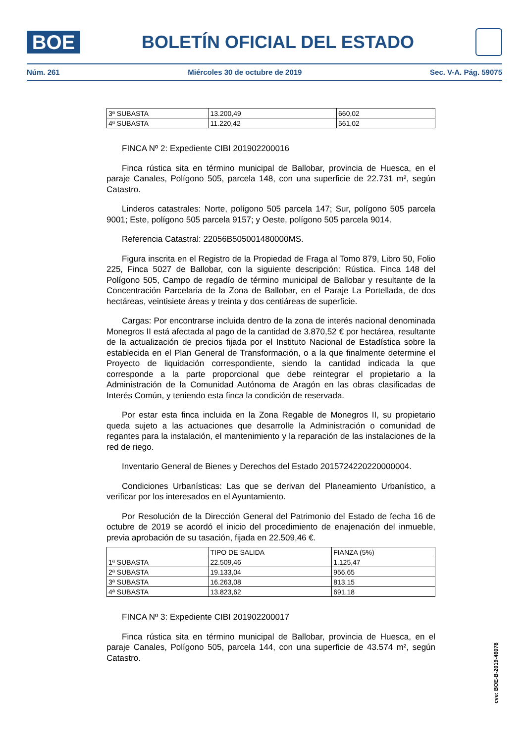BOE
BOLETÍN OFICIAL DEL ESTADO
Núm. 261 Miércoles 30 de octubre de 2019 Sec. V-A. Pág. 59075
| 3ª SUBASTA | 13.200,49 | 660,02 |
| 4ª SUBASTA | 11.220,42 | 561,02 |
FINCA Nº 2: Expediente CIBI 201902200016
Finca rústica sita en término municipal de Ballobar, provincia de Huesca, en el paraje Canales, Polígono 505, parcela 148, con una superficie de 22.731 m², según Catastro.
Linderos catastrales: Norte, polígono 505 parcela 147; Sur, polígono 505 parcela 9001; Este, polígono 505 parcela 9157; y Oeste, polígono 505 parcela 9014.
Referencia Catastral: 22056B505001480000MS.
Figura inscrita en el Registro de la Propiedad de Fraga al Tomo 879, Libro 50, Folio 225, Finca 5027 de Ballobar, con la siguiente descripción: Rústica. Finca 148 del Polígono 505, Campo de regadío de término municipal de Ballobar y resultante de la Concentración Parcelaria de la Zona de Ballobar, en el Paraje La Portellada, de dos hectáreas, veintisiete áreas y treinta y dos centiáreas de superficie.
Cargas: Por encontrarse incluida dentro de la zona de interés nacional denominada Monegros II está afectada al pago de la cantidad de 3.870,52 € por hectárea, resultante de la actualización de precios fijada por el Instituto Nacional de Estadística sobre la establecida en el Plan General de Transformación, o a la que finalmente determine el Proyecto de liquidación correspondiente, siendo la cantidad indicada la que corresponde a la parte proporcional que debe reintegrar el propietario a la Administración de la Comunidad Autónoma de Aragón en las obras clasificadas de Interés Común, y teniendo esta finca la condición de reservada.
Por estar esta finca incluida en la Zona Regable de Monegros II, su propietario queda sujeto a las actuaciones que desarrolle la Administración o comunidad de regantes para la instalación, el mantenimiento y la reparación de las instalaciones de la red de riego.
Inventario General de Bienes y Derechos del Estado 2015724220220000004.
Condiciones Urbanísticas: Las que se derivan del Planeamiento Urbanístico, a verificar por los interesados en el Ayuntamiento.
Por Resolución de la Dirección General del Patrimonio del Estado de fecha 16 de octubre de 2019 se acordó el inicio del procedimiento de enajenación del inmueble, previa aprobación de su tasación, fijada en 22.509,46 €.
| | TIPO DE SALIDA | FIANZA (5%) |
| 1ª SUBASTA | 22.509,46 | 1.125,47 |
| 2ª SUBASTA | 19.133,04 | 956,65 |
| 3ª SUBASTA | 16.263,08 | 813,15 |
| 4ª SUBASTA | 13.823,62 | 691,18 |
FINCA Nº 3: Expediente CIBI 201902200017
Finca rústica sita en término municipal de Ballobar, provincia de Huesca, en el paraje Canales, Polígono 505, parcela 144, con una superficie de 43.574 m², según Catastro.
cve: BOE-B-2019-46078